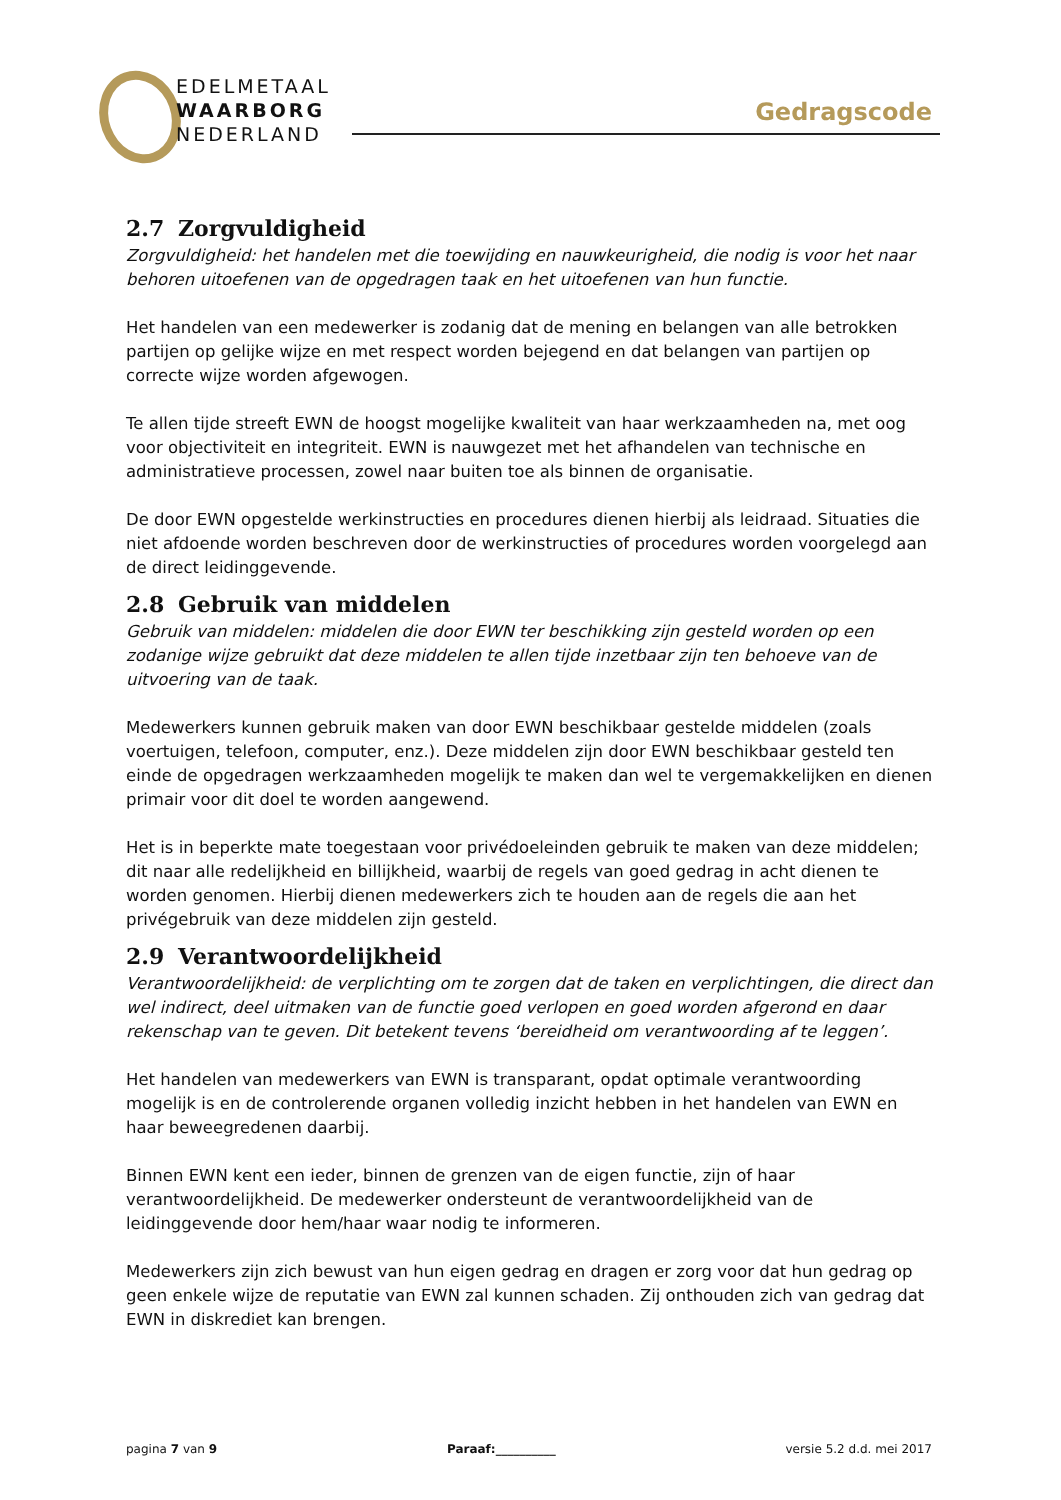EDELMETAAL
WAARBORG
NEDERLAND
Gedragscode
2.7 Zorgvuldigheid
Zorgvuldigheid: het handelen met die toewijding en nauwkeurigheid, die nodig is voor het naar behoren uitoefenen van de opgedragen taak en het uitoefenen van hun functie.
Het handelen van een medewerker is zodanig dat de mening en belangen van alle betrokken partijen op gelijke wijze en met respect worden bejegend en dat belangen van partijen op correcte wijze worden afgewogen.
Te allen tijde streeft EWN de hoogst mogelijke kwaliteit van haar werkzaamheden na, met oog voor objectiviteit en integriteit. EWN is nauwgezet met het afhandelen van technische en administratieve processen, zowel naar buiten toe als binnen de organisatie.
De door EWN opgestelde werkinstructies en procedures dienen hierbij als leidraad. Situaties die niet afdoende worden beschreven door de werkinstructies of procedures worden voorgelegd aan de direct leidinggevende.
2.8 Gebruik van middelen
Gebruik van middelen: middelen die door EWN ter beschikking zijn gesteld worden op een zodanige wijze gebruikt dat deze middelen te allen tijde inzetbaar zijn ten behoeve van de uitvoering van de taak.
Medewerkers kunnen gebruik maken van door EWN beschikbaar gestelde middelen (zoals voertuigen, telefoon, computer, enz.). Deze middelen zijn door EWN beschikbaar gesteld ten einde de opgedragen werkzaamheden mogelijk te maken dan wel te vergemakkelijken en dienen primair voor dit doel te worden aangewend.
Het is in beperkte mate toegestaan voor privédoeleinden gebruik te maken van deze middelen; dit naar alle redelijkheid en billijkheid, waarbij de regels van goed gedrag in acht dienen te worden genomen. Hierbij dienen medewerkers zich te houden aan de regels die aan het privégebruik van deze middelen zijn gesteld.
2.9 Verantwoordelijkheid
Verantwoordelijkheid: de verplichting om te zorgen dat de taken en verplichtingen, die direct dan wel indirect, deel uitmaken van de functie goed verlopen en goed worden afgerond en daar rekenschap van te geven. Dit betekent tevens ‘bereidheid om verantwoording af te leggen’.
Het handelen van medewerkers van EWN is transparant, opdat optimale verantwoording mogelijk is en de controlerende organen volledig inzicht hebben in het handelen van EWN en haar beweegredenen daarbij.
Binnen EWN kent een ieder, binnen de grenzen van de eigen functie, zijn of haar verantwoordelijkheid. De medewerker ondersteunt de verantwoordelijkheid van de leidinggevende door hem/haar waar nodig te informeren.
Medewerkers zijn zich bewust van hun eigen gedrag en dragen er zorg voor dat hun gedrag op geen enkele wijze de reputatie van EWN zal kunnen schaden. Zij onthouden zich van gedrag dat EWN in diskrediet kan brengen.
pagina 7 van 9 Paraaf:__________ versie 5.2 d.d. mei 2017